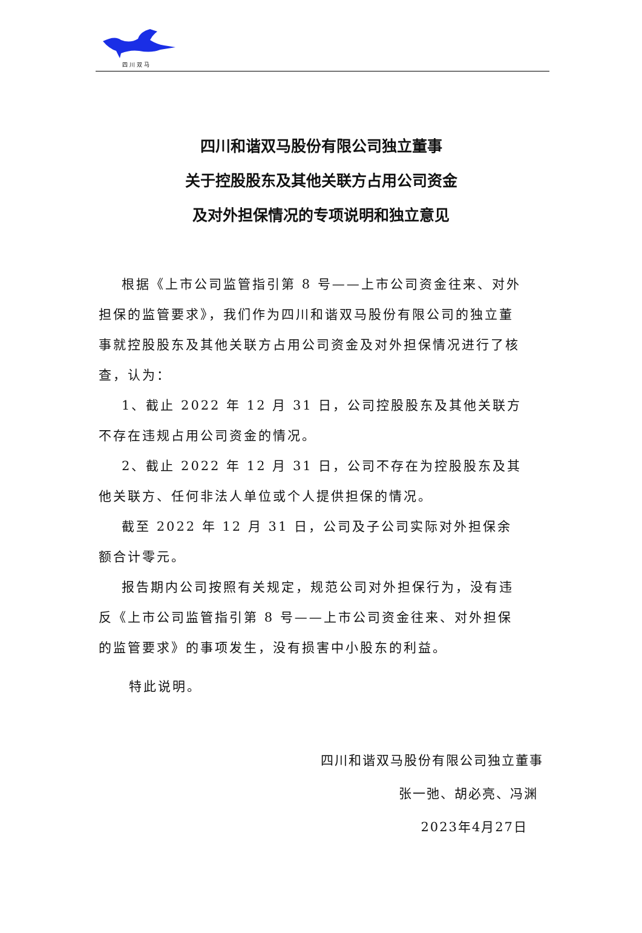四 川 双 马
四川和谐双马股份有限公司独立董事
关于控股股东及其他关联方占用公司资金
及对外担保情况的专项说明和独立意见
根据《上市公司监管指引第 8 号——上市公司资金往来、对外担保的监管要求》，我们作为四川和谐双马股份有限公司的独立董事就控股股东及其他关联方占用公司资金及对外担保情况进行了核查，认为：
1、截止 2022 年 12 月 31 日，公司控股股东及其他关联方不存在违规占用公司资金的情况。
2、截止 2022 年 12 月 31 日，公司不存在为控股股东及其他关联方、任何非法人单位或个人提供担保的情况。
截至 2022 年 12 月 31 日，公司及子公司实际对外担保余额合计零元。
报告期内公司按照有关规定，规范公司对外担保行为，没有违反《上市公司监管指引第 8 号——上市公司资金往来、对外担保的监管要求》的事项发生，没有损害中小股东的利益。
特此说明。
四川和谐双马股份有限公司独立董事
张一弛、胡必亮、冯渊
2023年4月27日